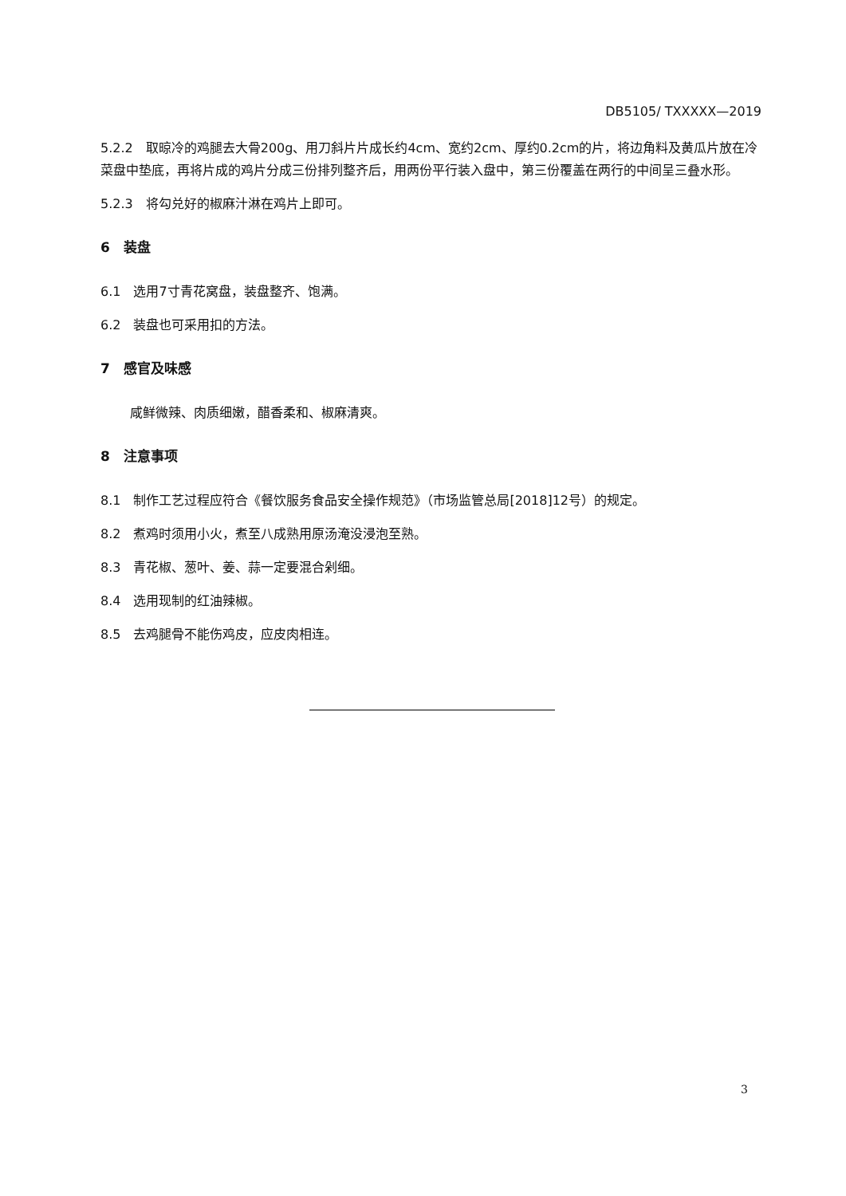DB5105/ TXXXXX—2019
5.2.2　取晾冷的鸡腿去大骨200g、用刀斜片片成长约4cm、宽约2cm、厚约0.2cm的片，将边角料及黄瓜片放在冷菜盘中垫底，再将片成的鸡片分成三份排列整齐后，用两份平行装入盘中，第三份覆盖在两行的中间呈三叠水形。
5.2.3　将勾兑好的椒麻汁淋在鸡片上即可。
6　装盘
6.1　选用7寸青花窝盘，装盘整齐、饱满。
6.2　装盘也可采用扣的方法。
7　感官及味感
咸鲜微辣、肉质细嫩，醋香柔和、椒麻清爽。
8　注意事项
8.1　制作工艺过程应符合《餐饮服务食品安全操作规范》（市场监管总局[2018]12号）的规定。
8.2　煮鸡时须用小火，煮至八成熟用原汤淹没浸泡至熟。
8.3　青花椒、葱叶、姜、蒜一定要混合剁细。
8.4　选用现制的红油辣椒。
8.5　去鸡腿骨不能伤鸡皮，应皮肉相连。
3